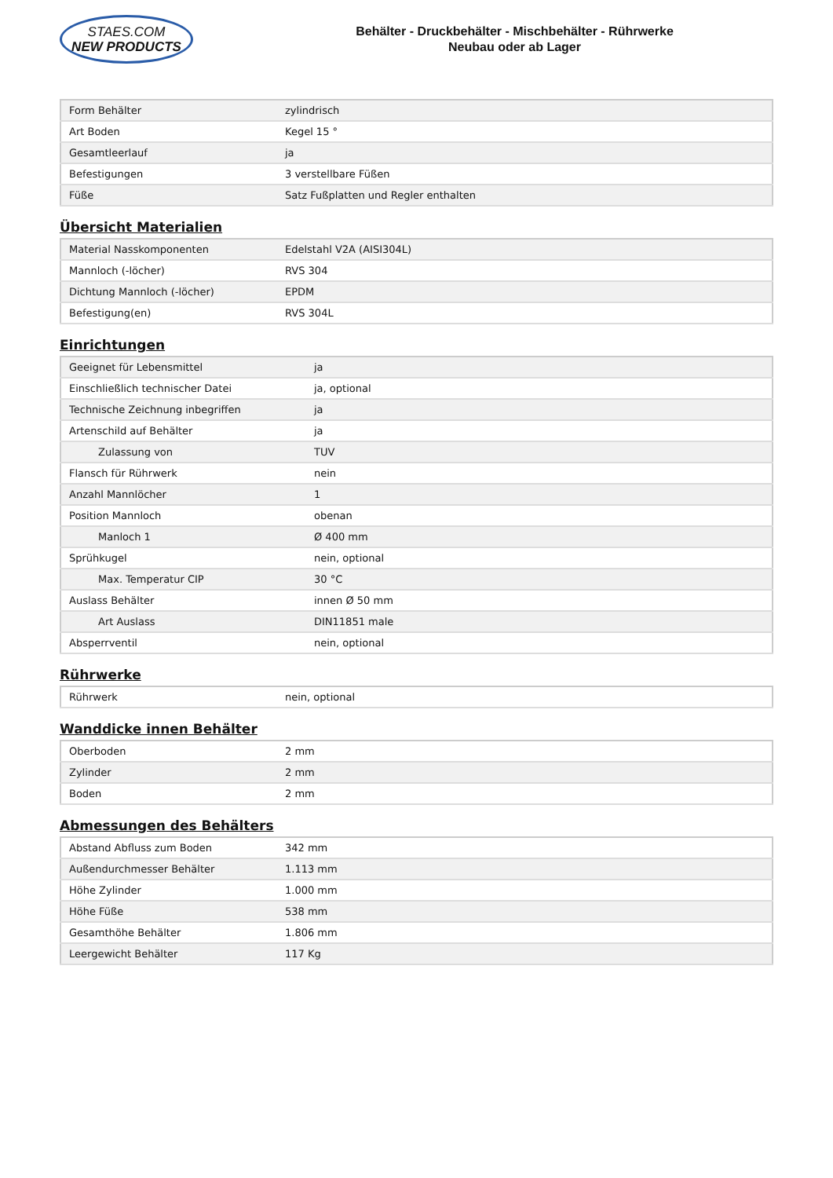STAES.COM
NEW PRODUCTS
Behälter - Druckbehälter - Mischbehälter - Rührwerke
Neubau oder ab Lager
| Form Behälter | zylindrisch |
| Art Boden | Kegel 15 ° |
| Gesamtleerlauf | ja |
| Befestigungen | 3 verstellbare Füßen |
| Füße | Satz Fußplatten und Regler enthalten |
Übersicht Materialien
| Material Nasskomponenten | Edelstahl V2A (AISI304L) |
| Mannloch (-löcher) | RVS 304 |
| Dichtung Mannloch (-löcher) | EPDM |
| Befestigung(en) | RVS 304L |
Einrichtungen
| Geeignet für Lebensmittel | ja |
| Einschließlich technischer Datei | ja, optional |
| Technische Zeichnung inbegriffen | ja |
| Artenschild auf Behälter | ja |
| Zulassung von | TUV |
| Flansch für Rührwerk | nein |
| Anzahl Mannlöcher | 1 |
| Position Mannloch | obenan |
| Manloch 1 | Ø 400 mm |
| Sprühkugel | nein, optional |
| Max. Temperatur CIP | 30 °C |
| Auslass Behälter | innen Ø 50 mm |
| Art Auslass | DIN11851 male |
| Absperrventil | nein, optional |
Rührwerke
| Rührwerk | nein, optional |
Wanddicke innen Behälter
| Oberboden | 2 mm |
| Zylinder | 2 mm |
| Boden | 2 mm |
Abmessungen des Behälters
| Abstand Abfluss zum Boden | 342 mm |
| Außendurchmesser Behälter | 1.113 mm |
| Höhe Zylinder | 1.000 mm |
| Höhe Füße | 538 mm |
| Gesamthöhe Behälter | 1.806 mm |
| Leergewicht Behälter | 117 Kg |